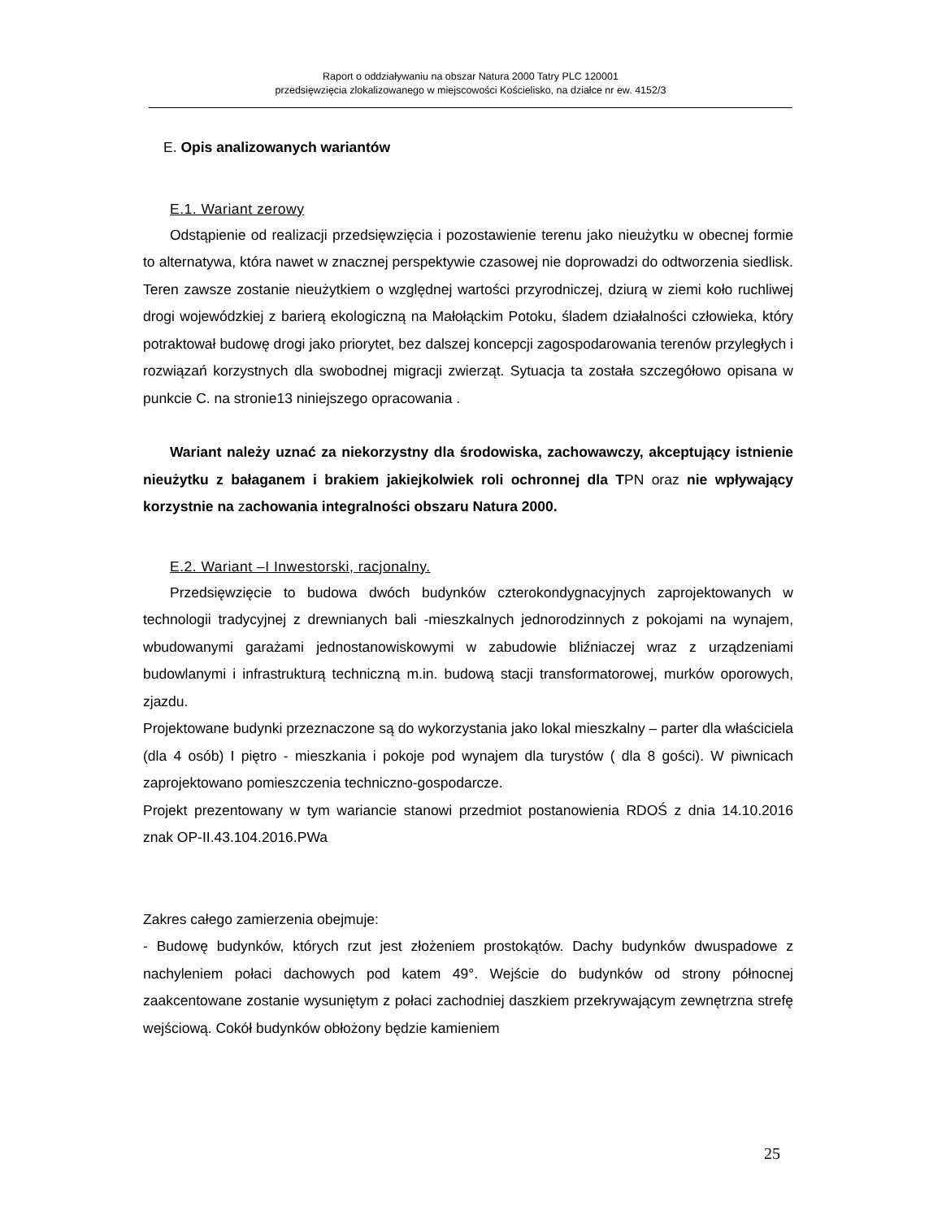Raport o oddziaływaniu na obszar Natura 2000 Tatry PLC 120001
przedsięwzięcia zlokalizowanego w miejscowości Kościelisko, na działce nr ew. 4152/3
E. Opis analizowanych wariantów
E.1. Wariant zerowy
Odstąpienie od realizacji przedsięwzięcia i pozostawienie terenu jako nieużytku w obecnej formie to alternatywa, która nawet w znacznej perspektywie czasowej nie doprowadzi do odtworzenia siedlisk. Teren zawsze zostanie nieużytkiem o względnej wartości przyrodniczej, dziurą w ziemi koło ruchliwej drogi wojewódzkiej z barierą ekologiczną na Małołąckim Potoku, śladem działalności człowieka, który potraktował budowę drogi jako priorytet, bez dalszej koncepcji zagospodarowania terenów przyległych i rozwiązań korzystnych dla swobodnej migracji zwierząt. Sytuacja ta została szczegółowo opisana w punkcie C. na stronie13 niniejszego opracowania .
Wariant należy uznać za niekorzystny dla środowiska, zachowawczy, akceptujący istnienie nieużytku z bałaganem i brakiem jakiejkolwiek roli ochronnej dla TPN oraz nie wpływający korzystnie na zachowania integralności obszaru Natura 2000.
E.2. Wariant –I Inwestorski, racjonalny.
Przedsięwzięcie to budowa dwóch budynków czterokondygnacyjnych zaprojektowanych w technologii tradycyjnej z drewnianych bali -mieszkalnych jednorodzinnych z pokojami na wynajem, wbudowanymi garażami jednostanowiskowymi w zabudowie bliźniaczej wraz z urządzeniami budowlanymi i infrastrukturą techniczną m.in. budową stacji transformatorowej, murków oporowych, zjazdu.
Projektowane budynki przeznaczone są do wykorzystania jako lokal mieszkalny – parter dla właściciela (dla 4 osób) I piętro - mieszkania i pokoje pod wynajem dla turystów ( dla 8 gości). W piwnicach zaprojektowano pomieszczenia techniczno-gospodarcze.
Projekt prezentowany w tym wariancie stanowi przedmiot postanowienia RDOŚ z dnia 14.10.2016 znak OP-II.43.104.2016.PWa
Zakres całego zamierzenia obejmuje:
- Budowę budynków, których rzut jest złożeniem prostokątów. Dachy budynków dwuspadowe z nachyleniem połaci dachowych pod katem 49°. Wejście do budynków od strony północnej zaakcentowane zostanie wysuniętym z połaci zachodniej daszkiem przekrywającym zewnętrzna strefę wejściową. Cokół budynków obłożony będzie kamieniem
25